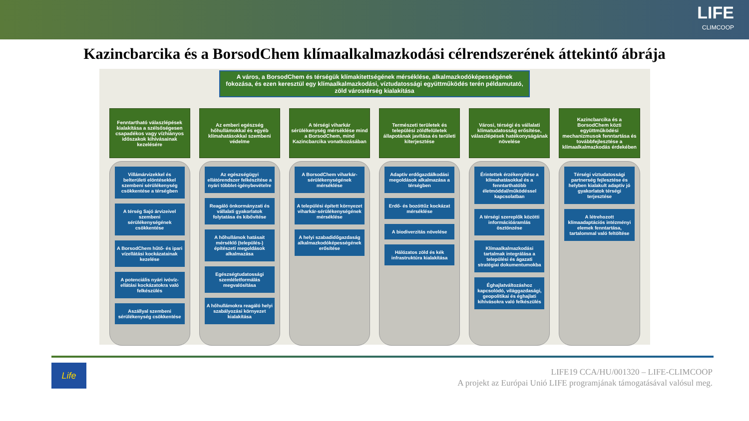LIFE
CLIMCOOP
Kazincbarcika és a BorsodChem klímaalkalmazkodási célrendszerének áttekintő ábrája
A város, a BorsodChem és térségük klímakitettségének mérséklése, alkalmazkodóképességének fokozása, és ezen keresztül egy klímaalkalmazkodási, víztudatossági együttműködés terén példamutató, zöld várostérség kialakítása
Fenntartható válaszlépések kialakítása a szélsőségesen csapadékos vagy vízhiányos időszakok kihívásainak kezelésére
Villámárvizekkel és belterületi elöntésekkel szembeni sérülékenység csökkentése a térségben
A térség Sajó árvizeivel szembeni sérülékenységének csökkentése
A BorsodChem hűtő- és ipari vízellátási kockázatainak kezelése
A potenciális nyári ivóvíz-ellátási kockázatokra való felkészülés
Aszállyal szembeni sérülékenység csökkentése
Az emberi egészség hőhullámokkal és egyéb klímahatásokkal szembeni védelme
Az egészségügyi ellátórendszer felkészítése a nyári többlet-igénybevételre
Reagáló önkormányzati és vállalati gyakorlatok folytatása és kibővítése
A hőhullámok hatásait mérséklő (település-) építészeti megoldások alkalmazása
Egészségtudatossági szemléletformálás megvalósítása
A hőhullámokra reagáló helyi szabályozási környezet kialakítása
A térségi viharkár sérülékenység mérséklése mind a BorsodChem, mind Kazincbarcika vonatkozásában
A BorsodChem viharkár-sérülékenységének mérséklése
A települési épített környezet viharkár-sérülékenységének mérséklése
A helyi szabadidőgazdaság alkalmazkodóképességének erősítése
Természeti területek és települési zöldfelületek állapotának javítása és területi kiterjesztése
Adaptív erdőgazdálkodási megoldások alkalmazása a térségben
Erdő- és bozóttűz kockázat mérséklése
A biodiverzitás növelése
Hálózatos zöld és kék infrastruktúra kialakítása
Városi, térségi és vállalati klímatudatosság erősítése, válaszlépések hatékonyságának növelése
Érintettek érzékenyítése a klímahatásokkal és a fenntarthatóbb életmóddal/működéssel kapcsolatban
A térségi szereplők közötti információáramlás ösztönzése
Klímaalkalmazkodási tartalmak integrálása a települési és ágazati stratégiai dokumentumokba
Éghajlatváltozáshoz kapcsolódó, világgazdasági, geopolitikai és éghajlati kihívásokra való felkészülés
Kazincbarcika és a BorsodChem közti együttműködési mechanizmusok fenntartása és továbbfejlesztése a klímaalkalmazkodás érdekében
Térségi víztudatossági partnerség fejlesztése és helyben kialakult adaptív jó gyakorlatok térségi terjesztése
A létrehozott klímaadaptációs intézményi elemek fenntartása, tartalommal való feltöltése
Life
LIFE19 CCA/HU/001320 – LIFE-CLIMCOOP
A projekt az Európai Unió LIFE programjának támogatásával valósul meg.